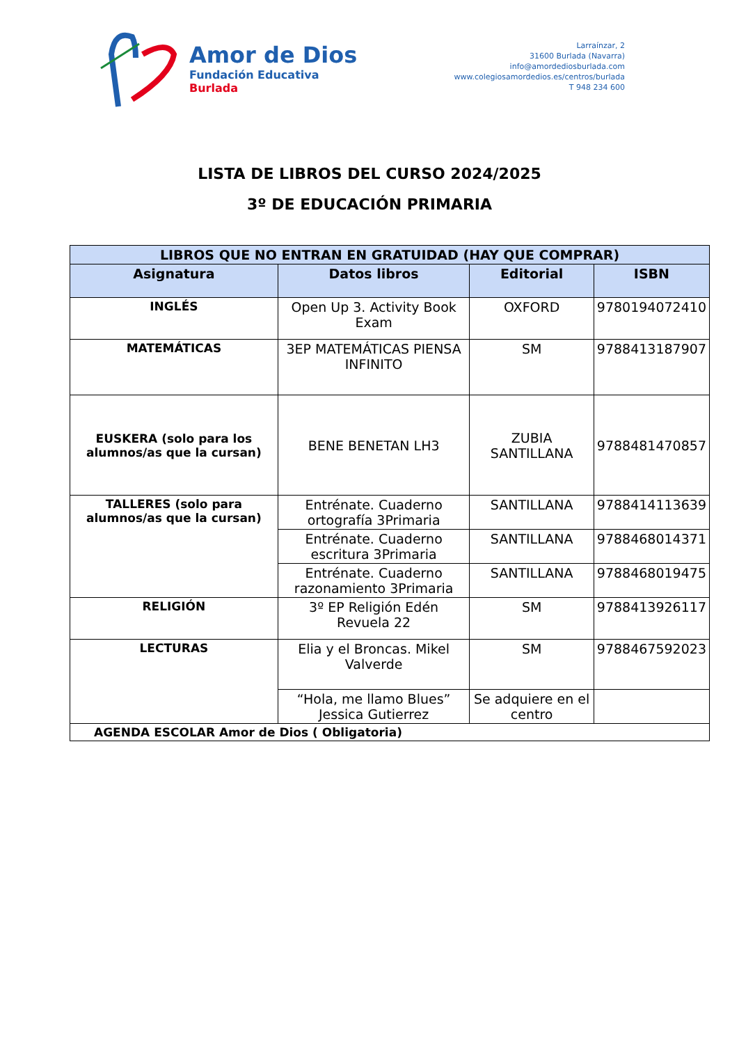Amor de Dios
Fundación Educativa
Burlada
Larraínzar, 2
31600 Burlada (Navarra)
info@amordediosburlada.com
www.colegiosamordedios.es/centros/burlada
T 948 234 600
LISTA DE LIBROS DEL CURSO 2024/2025
3º DE EDUCACIÓN PRIMARIA
| LIBROS QUE NO ENTRAN EN GRATUIDAD (HAY QUE COMPRAR) | | | |
| --- | --- | --- | --- |
| Asignatura | Datos libros | Editorial | ISBN |
| INGLÉS | Open Up 3. Activity Book Exam | OXFORD | 9780194072410 |
| MATEMÁTICAS | 3EP MATEMÁTICAS PIENSA INFINITO | SM | 9788413187907 |
| EUSKERA (solo para los alumnos/as que la cursan) | BENE BENETAN LH3 | ZUBIA SANTILLANA | 9788481470857 |
| TALLERES (solo para alumnos/as que la cursan) | Entrénate. Cuaderno ortografía 3Primaria | SANTILLANA | 9788414113639 |
| | Entrénate. Cuaderno escritura 3Primaria | SANTILLANA | 9788468014371 |
| | Entrénate. Cuaderno razonamiento 3Primaria | SANTILLANA | 9788468019475 |
| RELIGIÓN | 3º EP Religión Edén Revuela 22 | SM | 9788413926117 |
| LECTURAS | Elia y el Broncas. Mikel Valverde | SM | 9788467592023 |
| | “Hola, me llamo Blues” Jessica Gutierrez | Se adquiere en el centro | |
| AGENDA ESCOLAR Amor de Dios ( Obligatoria) | | | |